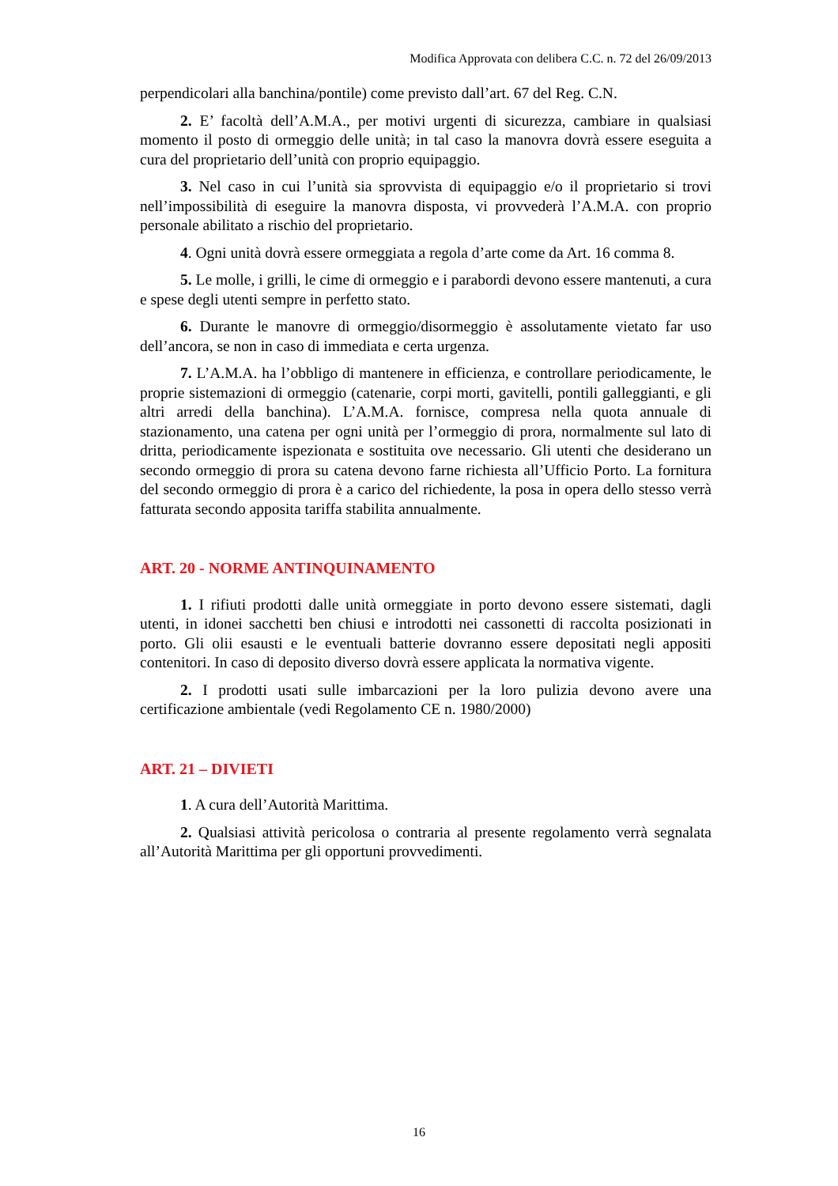Modifica Approvata con delibera C.C. n. 72 del 26/09/2013
perpendicolari alla banchina/pontile) come previsto dall’art. 67 del Reg. C.N.
2. E’ facoltà dell’A.M.A., per motivi urgenti di sicurezza, cambiare in qualsiasi momento il posto di ormeggio delle unità; in tal caso la manovra dovrà essere eseguita a cura del proprietario dell’unità con proprio equipaggio.
3. Nel caso in cui l’unità sia sprovvista di equipaggio e/o il proprietario si trovi nell’impossibilità di eseguire la manovra disposta, vi provvederà l’A.M.A. con proprio personale abilitato a rischio del proprietario.
4. Ogni unità dovrà essere ormeggiata a regola d’arte come da Art. 16 comma 8.
5. Le molle, i grilli, le cime di ormeggio e i parabordi devono essere mantenuti, a cura e spese degli utenti sempre in perfetto stato.
6. Durante le manovre di ormeggio/disormeggio è assolutamente vietato far uso dell’ancora, se non in caso di immediata e certa urgenza.
7. L’A.M.A. ha l’obbligo di mantenere in efficienza, e controllare periodicamente, le proprie sistemazioni di ormeggio (catenarie, corpi morti, gavitelli, pontili galleggianti, e gli altri arredi della banchina). L’A.M.A. fornisce, compresa nella quota annuale di stazionamento, una catena per ogni unità per l’ormeggio di prora, normalmente sul lato di dritta, periodicamente ispezionata e sostituita ove necessario. Gli utenti che desiderano un secondo ormeggio di prora su catena devono farne richiesta all’Ufficio Porto. La fornitura del secondo ormeggio di prora è a carico del richiedente, la posa in opera dello stesso verrà fatturata secondo apposita tariffa stabilita annualmente.
ART. 20 - NORME ANTINQUINAMENTO
1. I rifiuti prodotti dalle unità ormeggiate in porto devono essere sistemati, dagli utenti, in idonei sacchetti ben chiusi e introdotti nei cassonetti di raccolta posizionati in porto. Gli olii esausti e le eventuali batterie dovranno essere depositati negli appositi contenitori. In caso di deposito diverso dovrà essere applicata la normativa vigente.
2. I prodotti usati sulle imbarcazioni per la loro pulizia devono avere una certificazione ambientale (vedi Regolamento CE n. 1980/2000)
ART. 21 – DIVIETI
1. A cura dell’Autorità Marittima.
2. Qualsiasi attività pericolosa o contraria al presente regolamento verrà segnalata all’Autorità Marittima per gli opportuni provvedimenti.
16